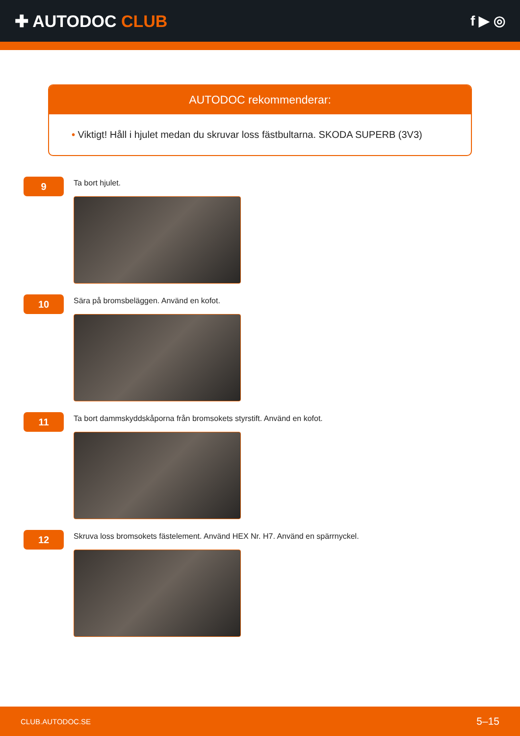✚ AUTODOC CLUB
f ▶ ◎
AUTODOC rekommenderar:
• Viktigt! Håll i hjulet medan du skruvar loss fästbultarna. SKODA SUPERB (3V3)
9
Ta bort hjulet.
10
Sära på bromsbeläggen. Använd en kofot.
11
Ta bort dammskyddskåporna från bromsokets styrstift. Använd en kofot.
12
Skruva loss bromsokets fästelement. Använd HEX Nr. H7. Använd en spärrnyckel.
CLUB.AUTODOC.SE 5–15